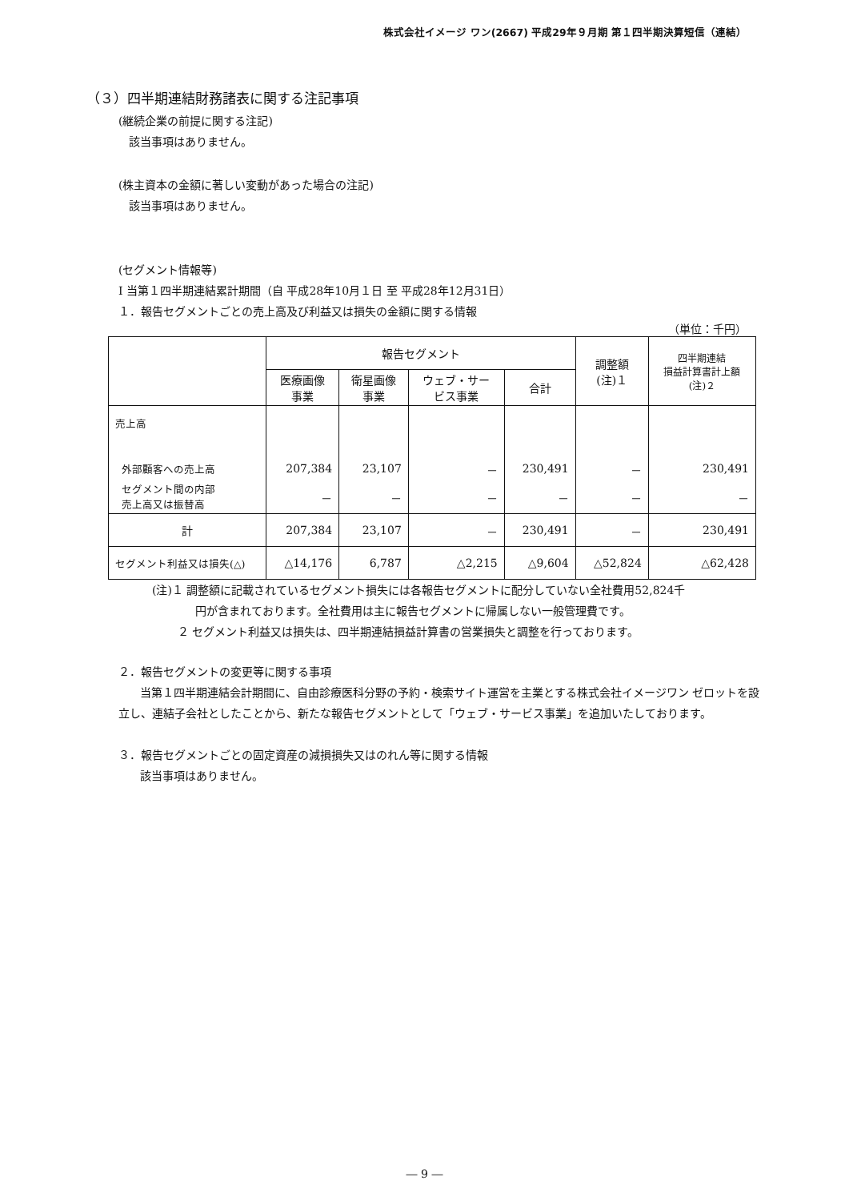株式会社イメージ ワン(2667) 平成29年９月期 第１四半期決算短信（連結）
（３）四半期連結財務諸表に関する注記事項
(継続企業の前提に関する注記)
該当事項はありません。
(株主資本の金額に著しい変動があった場合の注記)
該当事項はありません。
(セグメント情報等)
Ⅰ 当第１四半期連結累計期間（自 平成28年10月１日 至 平成28年12月31日）
１．報告セグメントごとの売上高及び利益又は損失の金額に関する情報
（単位：千円）
| | 報告セグメント | | | | 調整額 (注)１ | 四半期連結 損益計算書計上額 (注)２ |
| --- | --- | --- | --- | --- | --- | --- |
| | 医療画像 事業 | 衛星画像 事業 | ウェブ・サー ビス事業 | 合計 | | |
| 売上高 | | | | | | |
| 外部顧客への売上高 | 207,384 | 23,107 | － | 230,491 | － | 230,491 |
| セグメント間の内部 売上高又は振替高 | － | － | － | － | － | － |
| 計 | 207,384 | 23,107 | － | 230,491 | － | 230,491 |
| セグメント利益又は損失(△) | △14,176 | 6,787 | △2,215 | △9,604 | △52,824 | △62,428 |
(注)１ 調整額に記載されているセグメント損失には各報告セグメントに配分していない全社費用52,824千
円が含まれております。全社費用は主に報告セグメントに帰属しない一般管理費です。
２ セグメント利益又は損失は、四半期連結損益計算書の営業損失と調整を行っております。
２．報告セグメントの変更等に関する事項
当第１四半期連結会計期間に、自由診療医科分野の予約・検索サイト運営を主業とする株式会社イメージワン ゼロットを設立し、連結子会社としたことから、新たな報告セグメントとして「ウェブ・サービス事業」を追加いたしております。
３．報告セグメントごとの固定資産の減損損失又はのれん等に関する情報
該当事項はありません。
― 9 ―